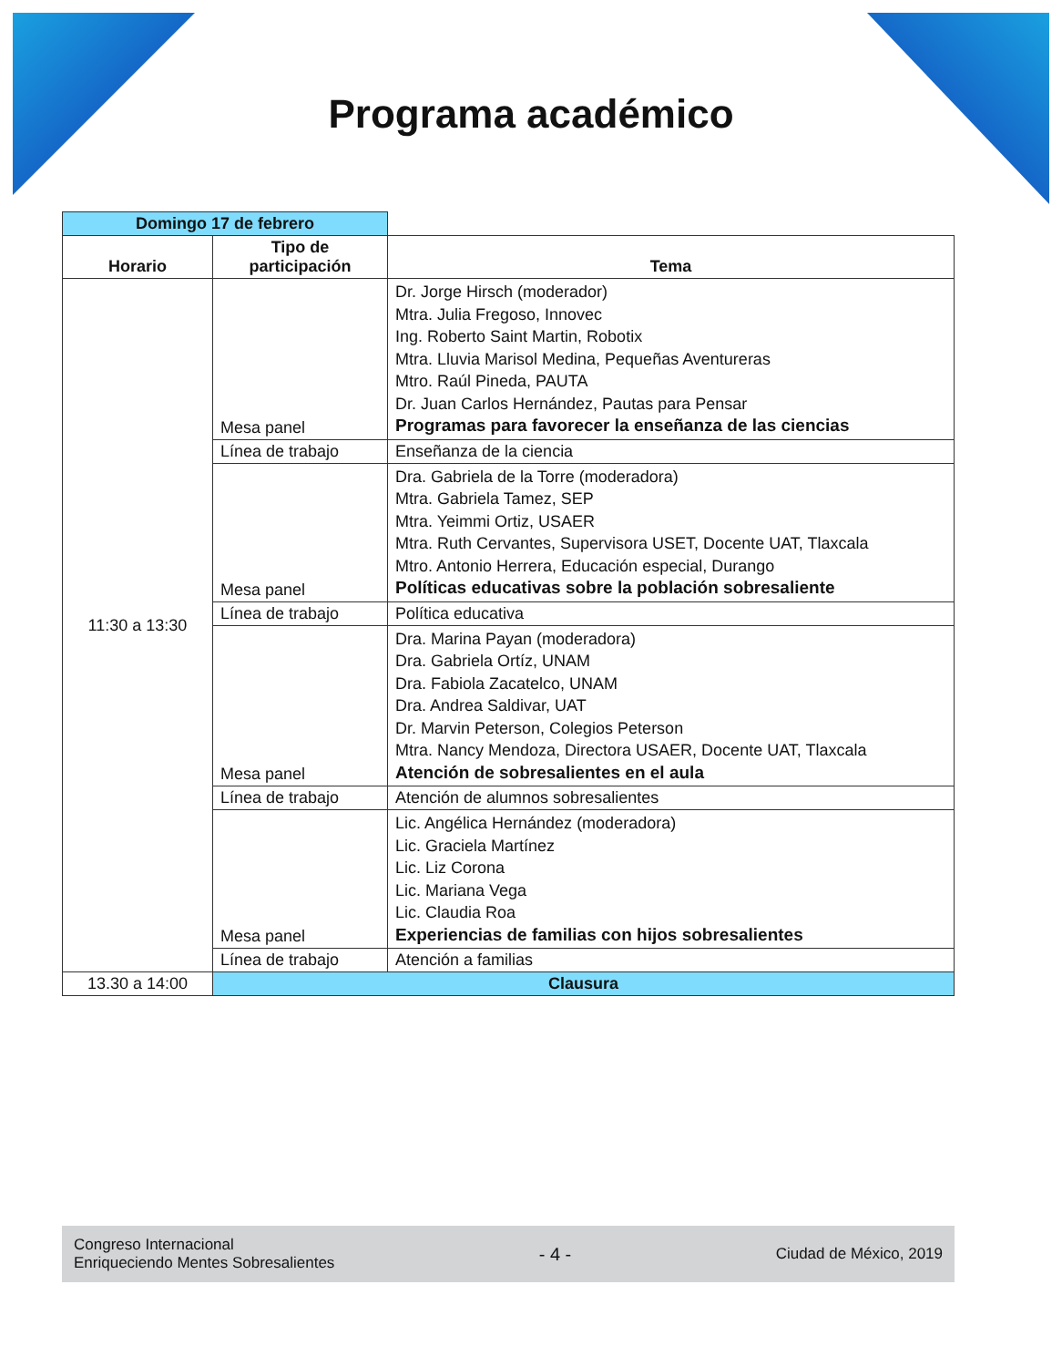Programa académico
| Domingo 17 de febrero | | |
| --- | --- | --- |
| Horario | Tipo de participación | Tema |
| 11:30 a 13:30 | Mesa panel | Dr. Jorge Hirsch (moderador) Mtra. Julia Fregoso, Innovec Ing. Roberto Saint Martin, Robotix Mtra. Lluvia Marisol Medina, Pequeñas Aventureras Mtro. Raúl Pineda, PAUTA Dr. Juan Carlos Hernández, Pautas para Pensar Programas para favorecer la enseñanza de las ciencias |
| | Línea de trabajo | Enseñanza de la ciencia |
| | Mesa panel | Dra. Gabriela de la Torre (moderadora) Mtra. Gabriela Tamez, SEP Mtra. Yeimmi Ortiz, USAER Mtra. Ruth Cervantes, Supervisora USET, Docente UAT, Tlaxcala Mtro. Antonio Herrera, Educación especial, Durango Políticas educativas sobre la población sobresaliente |
| | Línea de trabajo | Política educativa |
| | Mesa panel | Dra. Marina Payan (moderadora) Dra. Gabriela Ortíz, UNAM Dra. Fabiola Zacatelco, UNAM Dra. Andrea Saldivar, UAT Dr. Marvin Peterson, Colegios Peterson Mtra. Nancy Mendoza, Directora USAER, Docente UAT, Tlaxcala Atención de sobresalientes en el aula |
| | Línea de trabajo | Atención de alumnos sobresalientes |
| | Mesa panel | Lic. Angélica Hernández (moderadora) Lic. Graciela Martínez Lic. Liz Corona Lic. Mariana Vega Lic. Claudia Roa Experiencias de familias con hijos sobresalientes |
| | Línea de trabajo | Atención a familias |
| 13.30 a 14:00 | Clausura | |
Congreso Internacional
Enriqueciendo Mentes Sobresalientes
- 4 -
Ciudad de México, 2019